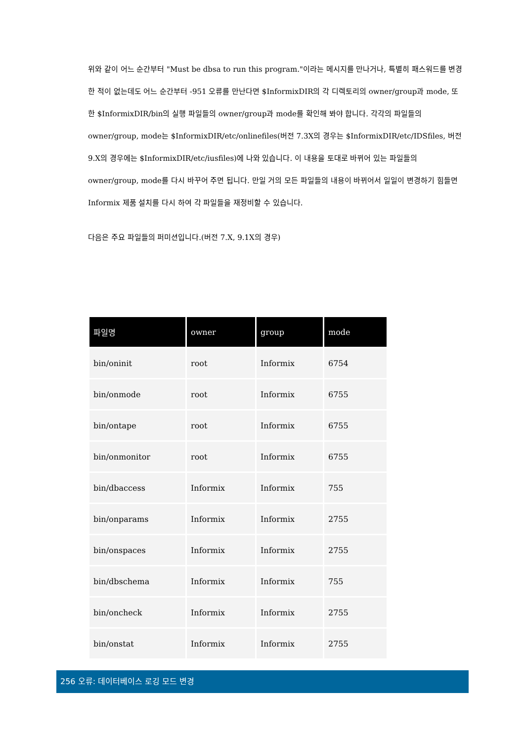위와 같이 어느 순간부터 "Must be dbsa to run this program."이라는 메시지를 만나거나, 특별히 패스워드를 변경한 적이 없는데도 어느 순간부터 -951 오류를 만난다면 $InformixDIR의 각 디렉토리의 owner/group과 mode, 또한 $InformixDIR/bin의 실행 파일들의 owner/group과 mode를 확인해 봐야 합니다. 각각의 파일들의 owner/group, mode는 $InformixDIR/etc/onlinefiles(버전 7.3X의 경우는 $InformixDIR/etc/IDSfiles, 버전 9.X의 경우에는 $InformixDIR/etc/iusfiles)에 나와 있습니다. 이 내용을 토대로 바뀌어 있는 파일들의 owner/group, mode를 다시 바꾸어 주면 됩니다. 만일 거의 모든 파일들의 내용이 바뀌어서 일일이 변경하기 힘들면 Informix 제품 설치를 다시 하여 각 파일들을 재정비할 수 있습니다.
다음은 주요 파일들의 퍼미션입니다.(버전 7.X, 9.1X의 경우)
| 파일명 | owner | group | mode |
| --- | --- | --- | --- |
| bin/oninit | root | Informix | 6754 |
| bin/onmode | root | Informix | 6755 |
| bin/ontape | root | Informix | 6755 |
| bin/onmonitor | root | Informix | 6755 |
| bin/dbaccess | Informix | Informix | 755 |
| bin/onparams | Informix | Informix | 2755 |
| bin/onspaces | Informix | Informix | 2755 |
| bin/dbschema | Informix | Informix | 755 |
| bin/oncheck | Informix | Informix | 2755 |
| bin/onstat | Informix | Informix | 2755 |
256 오류: 데이터베이스 로깅 모드 변경